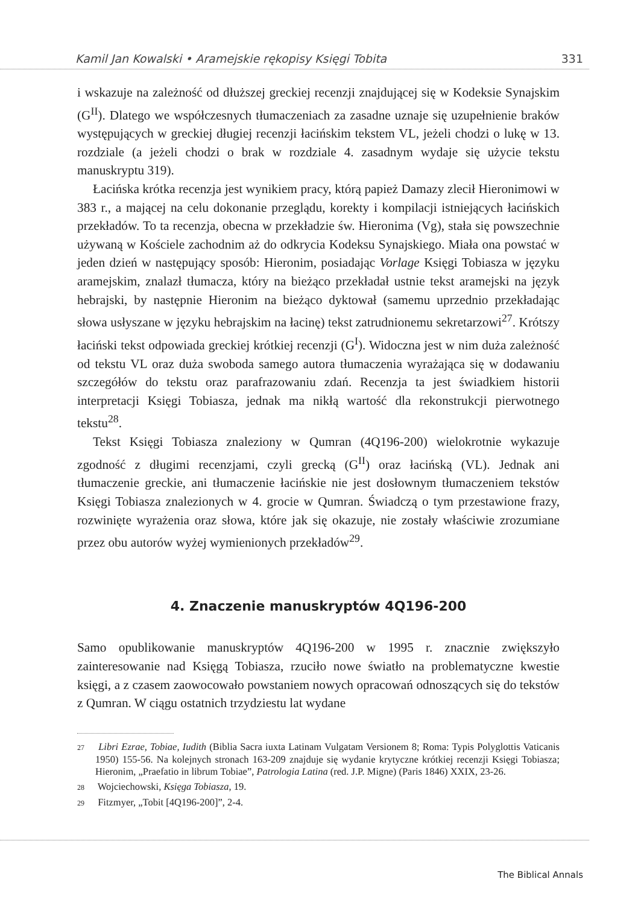Kamil Jan Kowalski • Aramejskie rękopisy Księgi Tobita 331
i wskazuje na zależność od dłuższej greckiej recenzji znajdującej się w Kodeksie Synajskim (G<sup>II</sup>). Dlatego we współczesnych tłumaczeniach za zasadne uznaje się uzupełnienie braków występujących w greckiej długiej recenzji łacińskim tekstem VL, jeżeli chodzi o lukę w 13. rozdziale (a jeżeli chodzi o brak w rozdziale 4. zasadnym wydaje się użycie tekstu manuskryptu 319).
Łacińska krótka recenzja jest wynikiem pracy, którą papież Damazy zlecił Hieronimowi w 383 r., a mającej na celu dokonanie przeglądu, korekty i kompilacji istniejących łacińskich przekładów. To ta recenzja, obecna w przekładzie św. Hieronima (Vg), stała się powszechnie używaną w Kościele zachodnim aż do odkrycia Kodeksu Synajskiego. Miała ona powstać w jeden dzień w następujący sposób: Hieronim, posiadając Vorlage Księgi Tobiasza w języku aramejskim, znalazł tłumacza, który na bieżąco przekładał ustnie tekst aramejski na język hebrajski, by następnie Hieronim na bieżąco dyktował (samemu uprzednio przekładając słowa usłyszane w języku hebrajskim na łacinę) tekst zatrudnionemu sekretarzowi<sup>27</sup>. Krótszy łaciński tekst odpowiada greckiej krótkiej recenzji (G<sup>I</sup>). Widoczna jest w nim duża zależność od tekstu VL oraz duża swoboda samego autora tłumaczenia wyrażająca się w dodawaniu szczegółów do tekstu oraz parafrazowaniu zdań. Recenzja ta jest świadkiem historii interpretacji Księgi Tobiasza, jednak ma nikłą wartość dla rekonstrukcji pierwotnego tekstu<sup>28</sup>.
Tekst Księgi Tobiasza znaleziony w Qumran (4Q196-200) wielokrotnie wykazuje zgodność z długimi recenzjami, czyli grecką (G<sup>II</sup>) oraz łacińską (VL). Jednak ani tłumaczenie greckie, ani tłumaczenie łacińskie nie jest dosłownym tłumaczeniem tekstów Księgi Tobiasza znalezionych w 4. grocie w Qumran. Świadczą o tym przestawione frazy, rozwinięte wyrażenia oraz słowa, które jak się okazuje, nie zostały właściwie zrozumiane przez obu autorów wyżej wymienionych przekładów<sup>29</sup>.
4. Znaczenie manuskryptów 4Q196-200
Samo opublikowanie manuskryptów 4Q196-200 w 1995 r. znacznie zwiększyło zainteresowanie nad Księgą Tobiasza, rzuciło nowe światło na problematyczne kwestie księgi, a z czasem zaowocowało powstaniem nowych opracowań odnoszących się do tekstów z Qumran. W ciągu ostatnich trzydziestu lat wydane
27 Libri Ezrae, Tobiae, Iudith (Biblia Sacra iuxta Latinam Vulgatam Versionem 8; Roma: Typis Polyglottis Vaticanis 1950) 155-56. Na kolejnych stronach 163-209 znajduje się wydanie krytyczne krótkiej recenzji Księgi Tobiasza; Hieronim, „Praefatio in librum Tobiae”, Patrologia Latina (red. J.P. Migne) (Paris 1846) XXIX, 23-26.
28 Wojciechowski, Księga Tobiasza, 19.
29 Fitzmyer, „Tobit [4Q196-200]”, 2-4.
The Biblical Annals